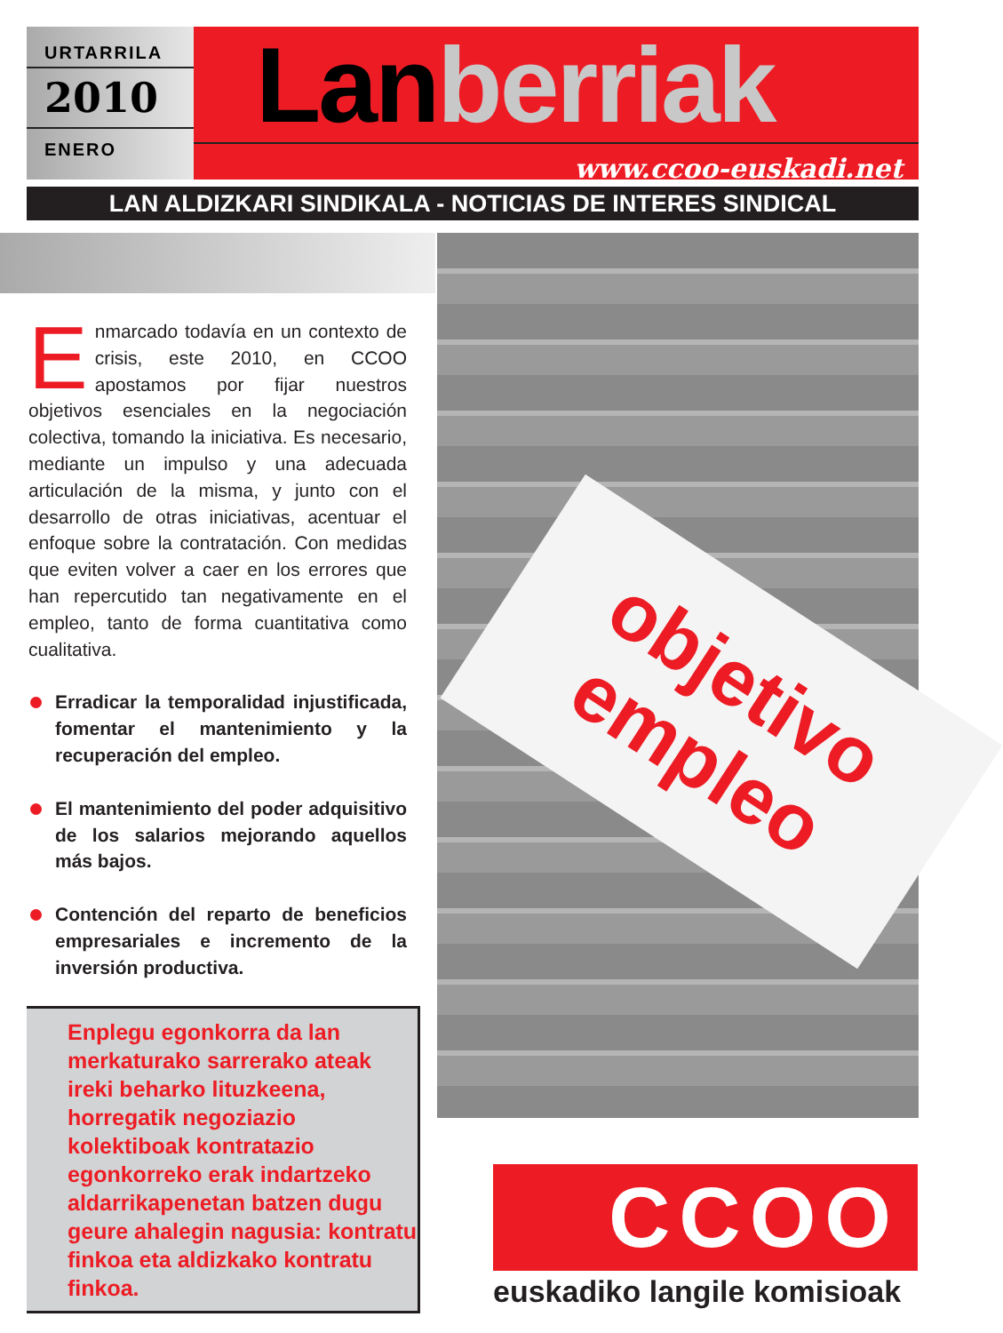URTARRILA
2010
ENERO
Lanberriak
www.ccoo-euskadi.net
LAN ALDIZKARI SINDIKALA - NOTICIAS DE INTERES SINDICAL
Enmarcado todavía en un contexto de crisis, este 2010, en CCOO apostamos por fijar nuestros objetivos esenciales en la negociación colectiva, tomando la iniciativa. Es necesario, mediante un impulso y una adecuada articulación de la misma, y junto con el desarrollo de otras iniciativas, acentuar el enfoque sobre la contratación. Con medidas que eviten volver a caer en los errores que han repercutido tan negativamente en el empleo, tanto de forma cuantitativa como cualitativa.
Erradicar la temporalidad injustificada, fomentar el mantenimiento y la recuperación del empleo.
El mantenimiento del poder adquisitivo de los salarios mejorando aquellos más bajos.
Contención del reparto de beneficios empresariales e incremento de la inversión productiva.
Enplegu egonkorra da lan merkaturako sarrerako ateak ireki beharko lituzkeena, horregatik negoziazio kolektiboak kontratazio egonkorreko erak indartzeko aldarrikapenetan batzen dugu geure ahalegin nagusia: kontratu finkoa eta aldizkako kontratu finkoa.
objetivo
empleo
CCOO
euskadiko langile komisioak